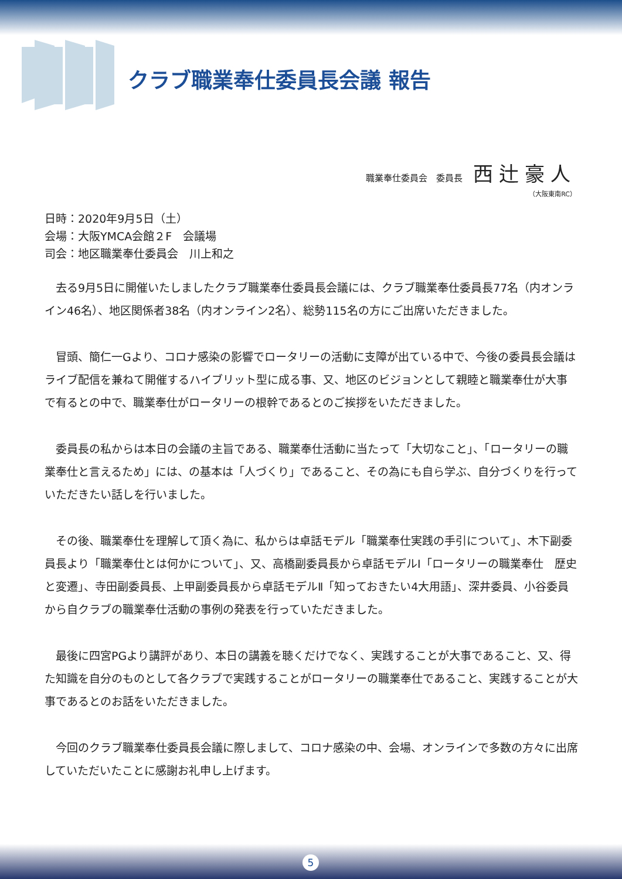クラブ職業奉仕委員長会議 報告
職業奉仕委員会　委員長 西辻豪人
（大阪東南RC）
日時：2020年9月5日（土）
会場：大阪YMCA会館２F　会議場
司会：地区職業奉仕委員会　川上和之
去る9月5日に開催いたしましたクラブ職業奉仕委員長会議には、クラブ職業奉仕委員長77名（内オンライン46名）、地区関係者38名（内オンライン2名）、総勢115名の方にご出席いただきました。
冒頭、簡仁一Gより、コロナ感染の影響でロータリーの活動に支障が出ている中で、今後の委員長会議はライブ配信を兼ねて開催するハイブリット型に成る事、又、地区のビジョンとして親睦と職業奉仕が大事で有るとの中で、職業奉仕がロータリーの根幹であるとのご挨拶をいただきました。
委員長の私からは本日の会議の主旨である、職業奉仕活動に当たって「大切なこと」、「ロータリーの職業奉仕と言えるため」には、の基本は「人づくり」であること、その為にも自ら学ぶ、自分づくりを行っていただきたい話しを行いました。
その後、職業奉仕を理解して頂く為に、私からは卓話モデル「職業奉仕実践の手引について」、木下副委員長より「職業奉仕とは何かについて」、又、高橋副委員長から卓話モデルⅠ「ロータリーの職業奉仕　歴史と変遷」、寺田副委員長、上甲副委員長から卓話モデルⅡ「知っておきたい4大用語」、深井委員、小谷委員から自クラブの職業奉仕活動の事例の発表を行っていただきました。
最後に四宮PGより講評があり、本日の講義を聴くだけでなく、実践することが大事であること、又、得た知識を自分のものとして各クラブで実践することがロータリーの職業奉仕であること、実践することが大事であるとのお話をいただきました。
今回のクラブ職業奉仕委員長会議に際しまして、コロナ感染の中、会場、オンラインで多数の方々に出席していただいたことに感謝お礼申し上げます。
5